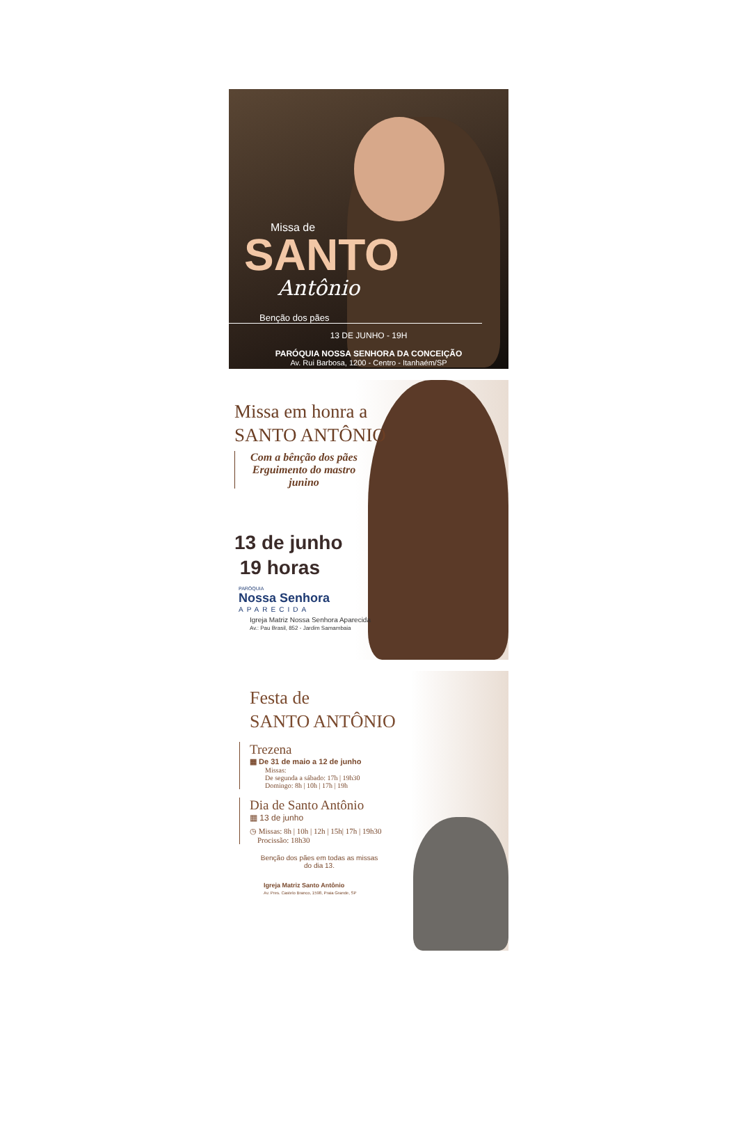Missa de
SANTO
Antônio
Benção dos pães
13 DE JUNHO - 19H
PARÓQUIA NOSSA SENHORA DA CONCEIÇÃO
Av. Rui Barbosa, 1200 - Centro - Itanhaém/SP
Missa em honra a
SANTO ANTÔNIO
Com a bênção dos pães
Erguimento do mastro
junino
13 de junho
19 horas
PARÓQUIA
Nossa Senhora
APARECIDA
Igreja Matriz Nossa Senhora Aparecida
Av.: Pau Brasil, 852 - Jardim Samambaia
Festa de
SANTO ANTÔNIO
Trezena
▦ De 31 de maio a 12 de junho
Missas:
De segunda a sábado: 17h | 19h30
Domingo: 8h | 10h | 17h | 19h
Dia de Santo Antônio
▦ 13 de junho
◷ Missas: 8h | 10h | 12h | 15h| 17h | 19h30
Procissão: 18h30
Benção dos pães em todas as missas do dia 13.
Igreja Matriz Santo Antônio
Av. Pres. Castelo Branco, 1598, Praia Grande, SP